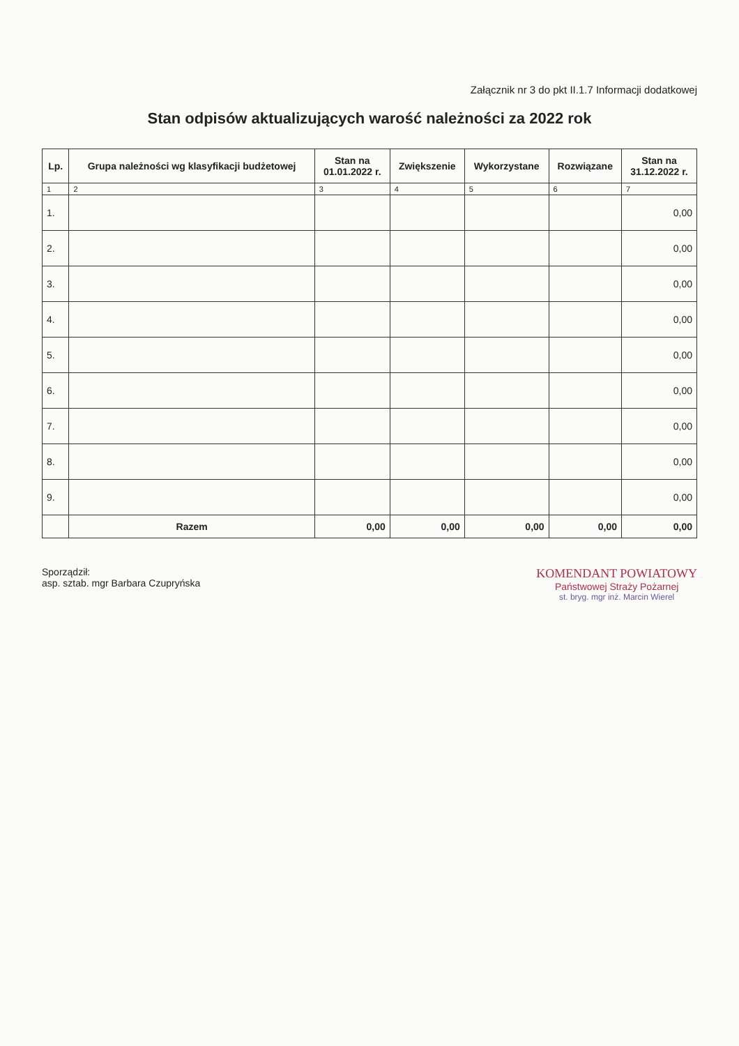Załącznik nr 3 do pkt II.1.7 Informacji dodatkowej
Stan odpisów aktualizujących warość należności za 2022 rok
| Lp. | Grupa należności wg klasyfikacji budżetowej | Stan na 01.01.2022 r. | Zwiększenie | Wykorzystane | Rozwiązane | Stan na 31.12.2022 r. |
| --- | --- | --- | --- | --- | --- | --- |
| 1 | 2 | 3 | 4 | 5 | 6 | 7 |
| 1. | | | | | | 0,00 |
| 2. | | | | | | 0,00 |
| 3. | | | | | | 0,00 |
| 4. | | | | | | 0,00 |
| 5. | | | | | | 0,00 |
| 6. | | | | | | 0,00 |
| 7. | | | | | | 0,00 |
| 8. | | | | | | 0,00 |
| 9. | | | | | | 0,00 |
| | Razem | 0,00 | 0,00 | 0,00 | 0,00 | 0,00 |
Sporządził:
asp. sztab. mgr Barbara Czupryńska
KOMENDANT POWIATOWY
Państwowej Straży Pożarnej
st. bryg. mgr inż. Marcin Wierel